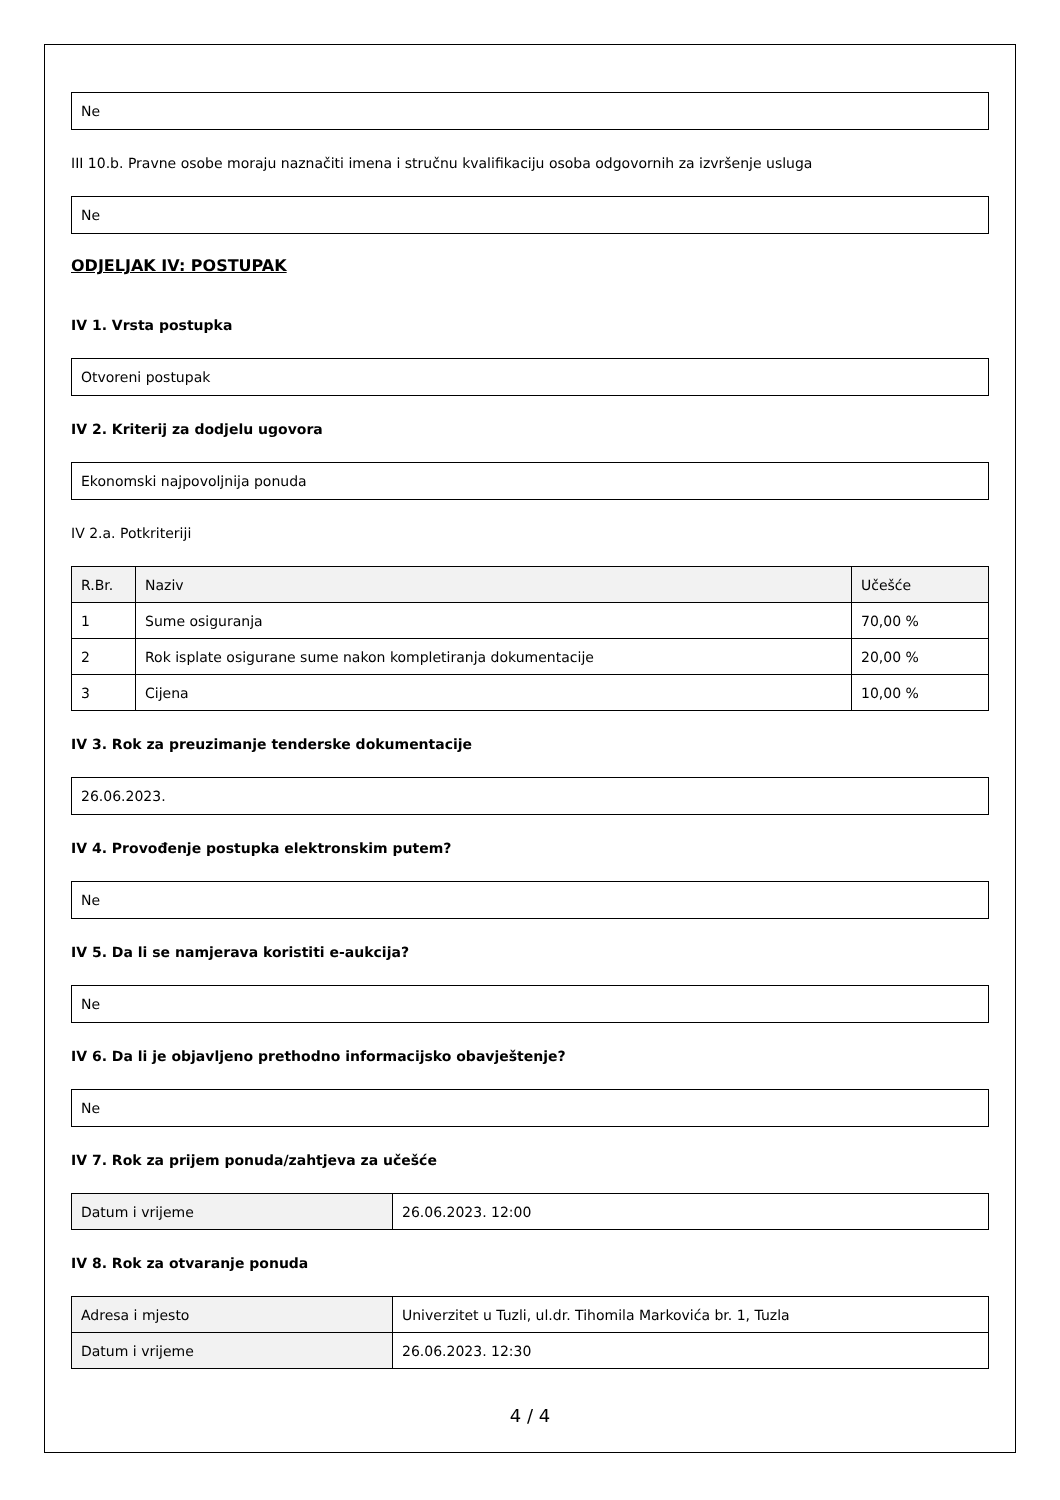Ne
III 10.b. Pravne osobe moraju naznačiti imena i stručnu kvalifikaciju osoba odgovornih za izvršenje usluga
Ne
ODJELJAK IV: POSTUPAK
IV 1. Vrsta postupka
Otvoreni postupak
IV 2. Kriterij za dodjelu ugovora
Ekonomski najpovoljnija ponuda
IV 2.a. Potkriteriji
| R.Br. | Naziv | Učešće |
| --- | --- | --- |
| 1 | Sume osiguranja | 70,00 % |
| 2 | Rok isplate osigurane sume nakon kompletiranja dokumentacije | 20,00 % |
| 3 | Cijena | 10,00 % |
IV 3. Rok za preuzimanje tenderske dokumentacije
26.06.2023.
IV 4. Provođenje postupka elektronskim putem?
Ne
IV 5. Da li se namjerava koristiti e-aukcija?
Ne
IV 6. Da li je objavljeno prethodno informacijsko obavještenje?
Ne
IV 7. Rok za prijem ponuda/zahtjeva za učešće
| Datum i vrijeme | 26.06.2023. 12:00 |
IV 8. Rok za otvaranje ponuda
| Adresa i mjesto | Univerzitet u Tuzli, ul.dr. Tihomila Markovića br. 1, Tuzla |
| Datum i vrijeme | 26.06.2023. 12:30 |
4 / 4